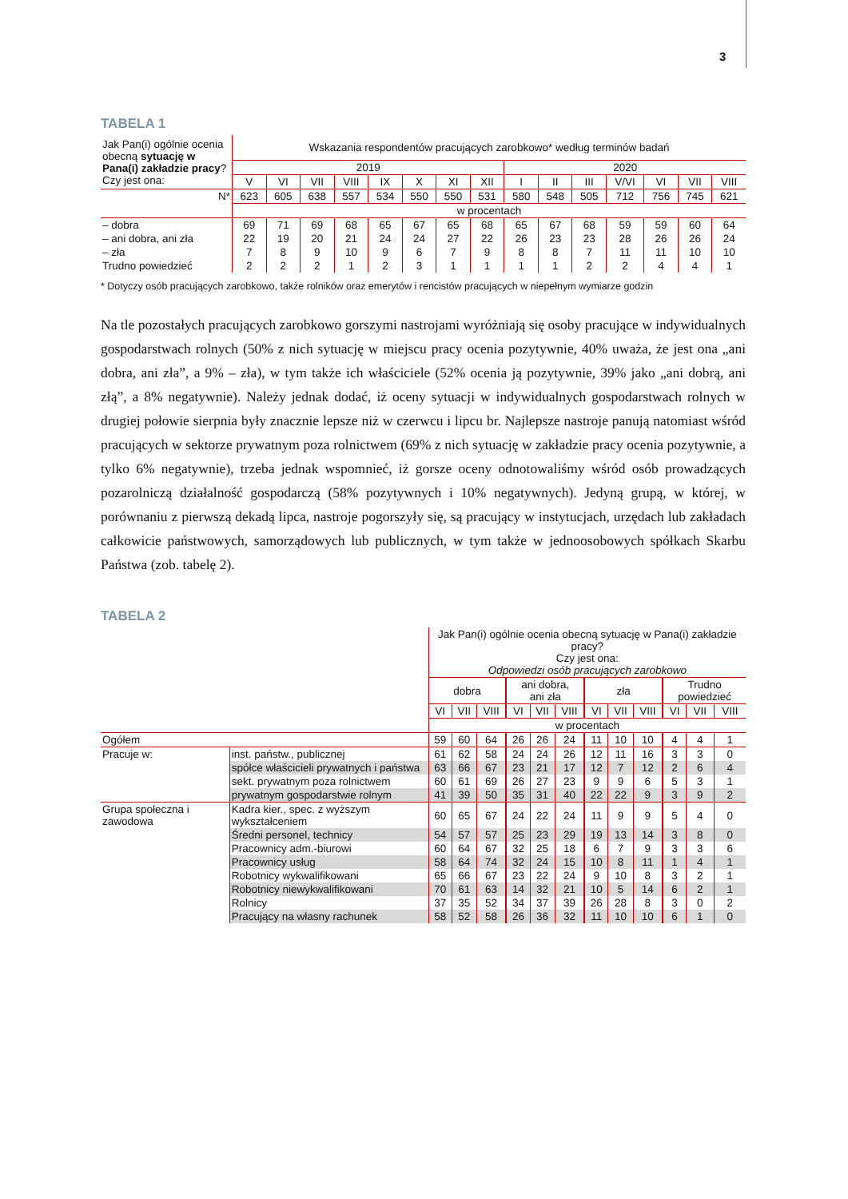3
TABELA 1
| Jak Pan(i) ogólnie ocenia obecną sytuację w Pana(i) zakładzie pracy ? Czy jest ona: | Wskazania respondentów pracujących zarobkowo* według terminów badań | | | | | | | | | | | | | | |
| | 2019 | | | | | | | | 2020 | | | | | | |
| | V | VI | VII | VIII | IX | X | XI | XII | I | II | III | V/VI | VI | VII | VIII |
| N* | 623 | 605 | 638 | 557 | 534 | 550 | 550 | 531 | 580 | 548 | 505 | 712 | 756 | 745 | 621 |
| | w procentach | | | | | | | | | | | | | | |
| – dobra | 69 | 71 | 69 | 68 | 65 | 67 | 65 | 68 | 65 | 67 | 68 | 59 | 59 | 60 | 64 |
| – ani dobra, ani zła | 22 | 19 | 20 | 21 | 24 | 24 | 27 | 22 | 26 | 23 | 23 | 28 | 26 | 26 | 24 |
| – zła | 7 | 8 | 9 | 10 | 9 | 6 | 7 | 9 | 8 | 8 | 7 | 11 | 11 | 10 | 10 |
| Trudno powiedzieć | 2 | 2 | 2 | 1 | 2 | 3 | 1 | 1 | 1 | 1 | 2 | 2 | 4 | 4 | 1 |
* Dotyczy osób pracujących zarobkowo, także rolników oraz emerytów i rencistów pracujących w niepełnym wymiarze godzin
Na tle pozostałych pracujących zarobkowo gorszymi nastrojami wyróżniają się osoby pracujące w indywidualnych gospodarstwach rolnych (50% z nich sytuację w miejscu pracy ocenia pozytywnie, 40% uważa, że jest ona „ani dobra, ani zła”, a 9% – zła), w tym także ich właściciele (52% ocenia ją pozytywnie, 39% jako „ani dobrą, ani złą”, a 8% negatywnie). Należy jednak dodać, iż oceny sytuacji w indywidualnych gospodarstwach rolnych w drugiej połowie sierpnia były znacznie lepsze niż w czerwcu i lipcu br. Najlepsze nastroje panują natomiast wśród pracujących w sektorze prywatnym poza rolnictwem (69% z nich sytuację w zakładzie pracy ocenia pozytywnie, a tylko 6% negatywnie), trzeba jednak wspomnieć, iż gorsze oceny odnotowaliśmy wśród osób prowadzących pozarolniczą działalność gospodarczą (58% pozytywnych i 10% negatywnych). Jedyną grupą, w której, w porównaniu z pierwszą dekadą lipca, nastroje pogorszyły się, są pracujący w instytucjach, urzędach lub zakładach całkowicie państwowych, samorządowych lub publicznych, w tym także w jednoosobowych spółkach Skarbu Państwa (zob. tabelę 2).
TABELA 2
| | | Jak Pan(i) ogólnie ocenia obecną sytuację w Pana(i) zakładzie pracy? Czy jest ona: Odpowiedzi osób pracujących zarobkowo | | | | | | | | | | | |
| | | dobra | | | ani dobra, ani zła | | | zła | | | Trudno powiedzieć | | |
| | | VI | VII | VIII | VI | VII | VIII | VI | VII | VIII | VI | VII | VIII |
| | | w procentach | | | | | | | | | | | |
| Ogółem | | 59 | 60 | 64 | 26 | 26 | 24 | 11 | 10 | 10 | 4 | 4 | 1 |
| Pracuje w: | inst. państw., publicznej | 61 | 62 | 58 | 24 | 24 | 26 | 12 | 11 | 16 | 3 | 3 | 0 |
| | spółce właścicieli prywatnych i państwa | 63 | 66 | 67 | 23 | 21 | 17 | 12 | 7 | 12 | 2 | 6 | 4 |
| | sekt. prywatnym poza rolnictwem | 60 | 61 | 69 | 26 | 27 | 23 | 9 | 9 | 6 | 5 | 3 | 1 |
| | prywatnym gospodarstwie rolnym | 41 | 39 | 50 | 35 | 31 | 40 | 22 | 22 | 9 | 3 | 9 | 2 |
| Grupa społeczna i zawodowa | Kadra kier., spec. z wyższym wykształceniem | 60 | 65 | 67 | 24 | 22 | 24 | 11 | 9 | 9 | 5 | 4 | 0 |
| | Średni personel, technicy | 54 | 57 | 57 | 25 | 23 | 29 | 19 | 13 | 14 | 3 | 8 | 0 |
| | Pracownicy adm.-biurowi | 60 | 64 | 67 | 32 | 25 | 18 | 6 | 7 | 9 | 3 | 3 | 6 |
| | Pracownicy usług | 58 | 64 | 74 | 32 | 24 | 15 | 10 | 8 | 11 | 1 | 4 | 1 |
| | Robotnicy wykwalifikowani | 65 | 66 | 67 | 23 | 22 | 24 | 9 | 10 | 8 | 3 | 2 | 1 |
| | Robotnicy niewykwalifikowani | 70 | 61 | 63 | 14 | 32 | 21 | 10 | 5 | 14 | 6 | 2 | 1 |
| | Rolnicy | 37 | 35 | 52 | 34 | 37 | 39 | 26 | 28 | 8 | 3 | 0 | 2 |
| | Pracujący na własny rachunek | 58 | 52 | 58 | 26 | 36 | 32 | 11 | 10 | 10 | 6 | 1 | 0 |